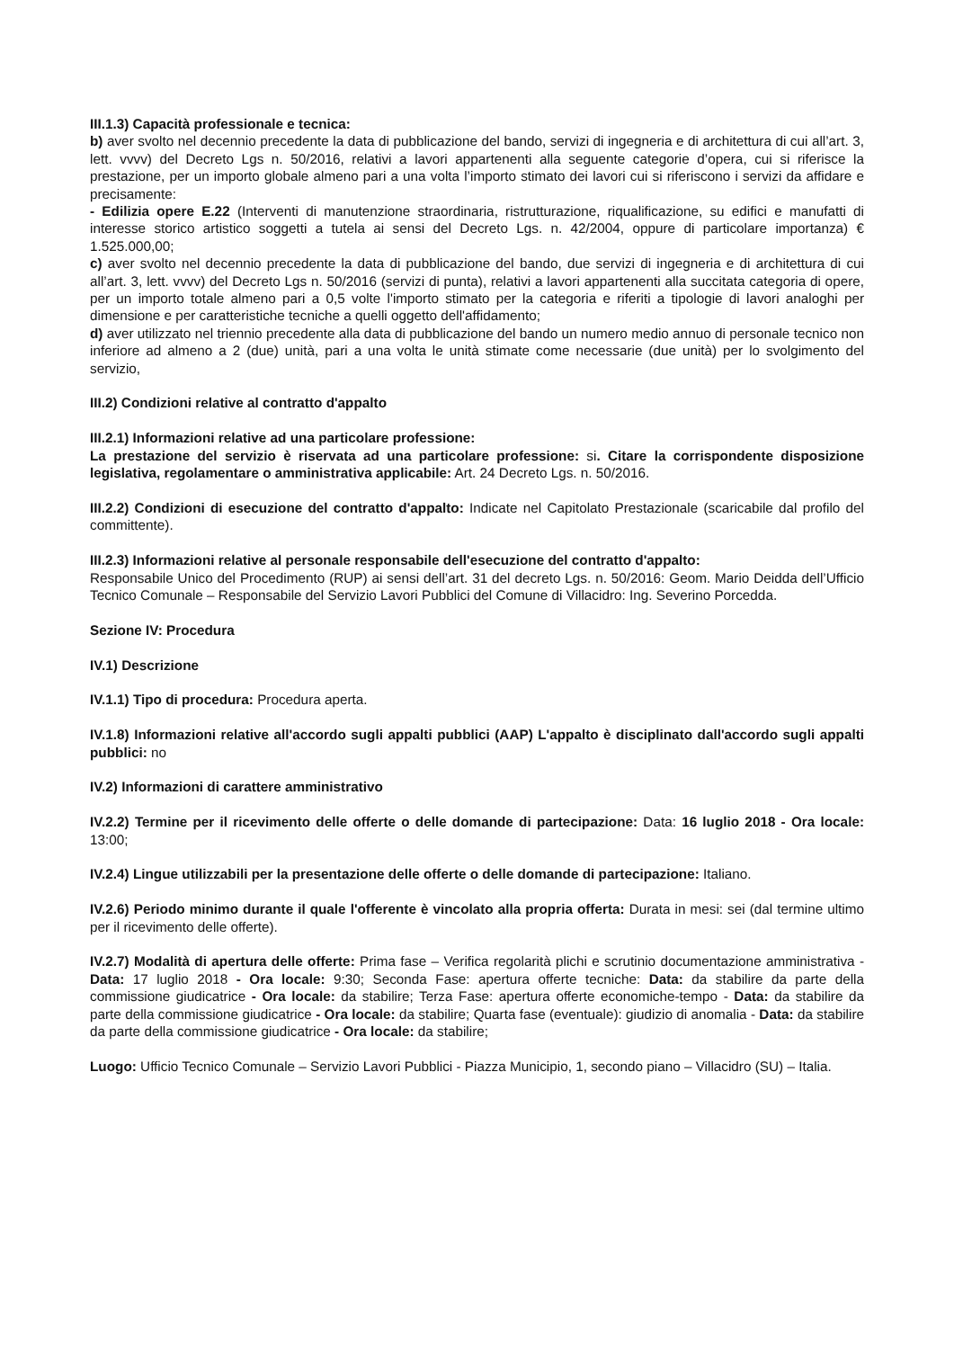III.1.3) Capacità professionale e tecnica:
b) aver svolto nel decennio precedente la data di pubblicazione del bando, servizi di ingegneria e di architettura di cui all’art. 3, lett. vvvv) del Decreto Lgs n. 50/2016, relativi a lavori appartenenti alla seguente categorie d’opera, cui si riferisce la prestazione, per un importo globale almeno pari a una volta l’importo stimato dei lavori cui si riferiscono i servizi da affidare e precisamente:
- Edilizia opere E.22 (Interventi di manutenzione straordinaria, ristrutturazione, riqualificazione, su edifici e manufatti di interesse storico artistico soggetti a tutela ai sensi del Decreto Lgs. n. 42/2004, oppure di particolare importanza) € 1.525.000,00;
c) aver svolto nel decennio precedente la data di pubblicazione del bando, due servizi di ingegneria e di architettura di cui all’art. 3, lett. vvvv) del Decreto Lgs n. 50/2016 (servizi di punta), relativi a lavori appartenenti alla succitata categoria di opere, per un importo totale almeno pari a 0,5 volte l'importo stimato per la categoria e riferiti a tipologie di lavori analoghi per dimensione e per caratteristiche tecniche a quelli oggetto dell'affidamento;
d) aver utilizzato nel triennio precedente alla data di pubblicazione del bando un numero medio annuo di personale tecnico non inferiore ad almeno a 2 (due) unità, pari a una volta le unità stimate come necessarie (due unità) per lo svolgimento del servizio,
III.2) Condizioni relative al contratto d'appalto
III.2.1) Informazioni relative ad una particolare professione:
La prestazione del servizio è riservata ad una particolare professione: si. Citare la corrispondente disposizione legislativa, regolamentare o amministrativa applicabile: Art. 24 Decreto Lgs. n. 50/2016.
III.2.2) Condizioni di esecuzione del contratto d'appalto: Indicate nel Capitolato Prestazionale (scaricabile dal profilo del committente).
III.2.3) Informazioni relative al personale responsabile dell'esecuzione del contratto d'appalto:
Responsabile Unico del Procedimento (RUP) ai sensi dell’art. 31 del decreto Lgs. n. 50/2016: Geom. Mario Deidda dell’Ufficio Tecnico Comunale – Responsabile del Servizio Lavori Pubblici del Comune di Villacidro: Ing. Severino Porcedda.
Sezione IV: Procedura
IV.1) Descrizione
IV.1.1) Tipo di procedura: Procedura aperta.
IV.1.8) Informazioni relative all'accordo sugli appalti pubblici (AAP) L'appalto è disciplinato dall'accordo sugli appalti pubblici: no
IV.2) Informazioni di carattere amministrativo
IV.2.2) Termine per il ricevimento delle offerte o delle domande di partecipazione: Data: 16 luglio 2018 - Ora locale: 13:00;
IV.2.4) Lingue utilizzabili per la presentazione delle offerte o delle domande di partecipazione: Italiano.
IV.2.6) Periodo minimo durante il quale l'offerente è vincolato alla propria offerta: Durata in mesi: sei (dal termine ultimo per il ricevimento delle offerte).
IV.2.7) Modalità di apertura delle offerte: Prima fase – Verifica regolarità plichi e scrutinio documentazione amministrativa - Data: 17 luglio 2018 - Ora locale: 9:30; Seconda Fase: apertura offerte tecniche: Data: da stabilire da parte della commissione giudicatrice - Ora locale: da stabilire; Terza Fase: apertura offerte economiche-tempo - Data: da stabilire da parte della commissione giudicatrice - Ora locale: da stabilire; Quarta fase (eventuale): giudizio di anomalia - Data: da stabilire da parte della commissione giudicatrice - Ora locale: da stabilire;
Luogo: Ufficio Tecnico Comunale – Servizio Lavori Pubblici - Piazza Municipio, 1, secondo piano – Villacidro (SU) – Italia.